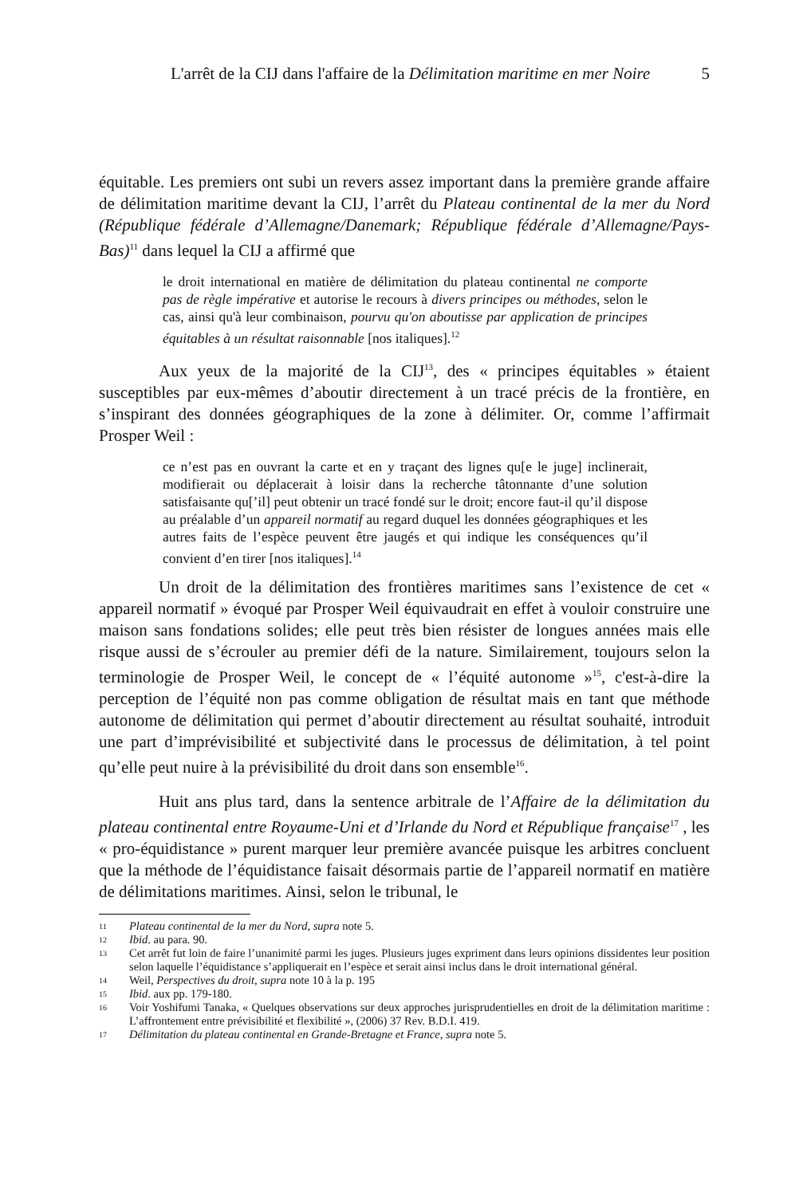L'arrêt de la CIJ dans l'affaire de la Délimitation maritime en mer Noire 5
équitable. Les premiers ont subi un revers assez important dans la première grande affaire de délimitation maritime devant la CIJ, l’arrêt du Plateau continental de la mer du Nord (République fédérale d’Allemagne/Danemark; République fédérale d’Allemagne/Pays-Bas)<sup>11</sup> dans lequel la CIJ a affirmé que
le droit international en matière de délimitation du plateau continental ne comporte pas de règle impérative et autorise le recours à divers principes ou méthodes, selon le cas, ainsi qu'à leur combinaison, pourvu qu'on aboutisse par application de principes équitables à un résultat raisonnable [nos italiques].<sup>12</sup>
Aux yeux de la majorité de la CIJ<sup>13</sup>, des « principes équitables » étaient susceptibles par eux-mêmes d’aboutir directement à un tracé précis de la frontière, en s’inspirant des données géographiques de la zone à délimiter. Or, comme l’affirmait Prosper Weil :
ce n’est pas en ouvrant la carte et en y traçant des lignes qu[e le juge] inclinerait, modifierait ou déplacerait à loisir dans la recherche tâtonnante d’une solution satisfaisante qu[’il] peut obtenir un tracé fondé sur le droit; encore faut-il qu’il dispose au préalable d’un appareil normatif au regard duquel les données géographiques et les autres faits de l’espèce peuvent être jaugés et qui indique les conséquences qu’il convient d’en tirer [nos italiques].<sup>14</sup>
Un droit de la délimitation des frontières maritimes sans l’existence de cet « appareil normatif » évoqué par Prosper Weil équivaudrait en effet à vouloir construire une maison sans fondations solides; elle peut très bien résister de longues années mais elle risque aussi de s’écrouler au premier défi de la nature. Similairement, toujours selon la terminologie de Prosper Weil, le concept de « l’équité autonome »<sup>15</sup>, c'est-à-dire la perception de l’équité non pas comme obligation de résultat mais en tant que méthode autonome de délimitation qui permet d’aboutir directement au résultat souhaité, introduit une part d’imprévisibilité et subjectivité dans le processus de délimitation, à tel point qu’elle peut nuire à la prévisibilité du droit dans son ensemble<sup>16</sup>.
Huit ans plus tard, dans la sentence arbitrale de l’Affaire de la délimitation du plateau continental entre Royaume-Uni et d’Irlande du Nord et République française<sup>17</sup> , les « pro-équidistance » purent marquer leur première avancée puisque les arbitres concluent que la méthode de l’équidistance faisait désormais partie de l’appareil normatif en matière de délimitations maritimes. Ainsi, selon le tribunal, le
11 Plateau continental de la mer du Nord, supra note 5.
12 Ibid. au para. 90.
13 Cet arrêt fut loin de faire l’unanimité parmi les juges. Plusieurs juges expriment dans leurs opinions dissidentes leur position selon laquelle l’équidistance s’appliquerait en l’espèce et serait ainsi inclus dans le droit international général.
14 Weil, Perspectives du droit, supra note 10 à la p. 195
15 Ibid. aux pp. 179-180.
16 Voir Yoshifumi Tanaka, « Quelques observations sur deux approches jurisprudentielles en droit de la délimitation maritime : L’affrontement entre prévisibilité et flexibilité », (2006) 37 Rev. B.D.I. 419.
17 Délimitation du plateau continental en Grande-Bretagne et France, supra note 5.